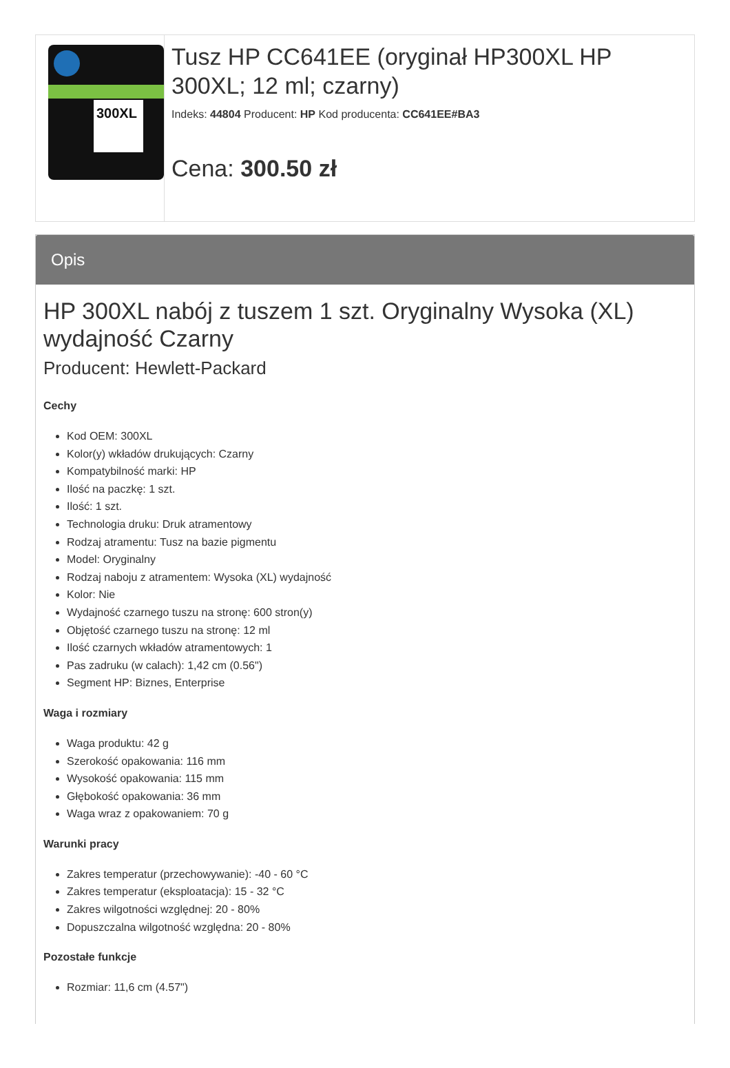300XL
Tusz HP CC641EE (oryginał HP300XL HP 300XL; 12 ml; czarny)
Indeks: 44804 Producent: HP Kod producenta: CC641EE#BA3
Cena: 300.50 zł
Opis
HP 300XL nabój z tuszem 1 szt. Oryginalny Wysoka (XL) wydajność Czarny
Producent: Hewlett-Packard
Cechy
Kod OEM: 300XL
Kolor(y) wkładów drukujących: Czarny
Kompatybilność marki: HP
Ilość na paczkę: 1 szt.
Ilość: 1 szt.
Technologia druku: Druk atramentowy
Rodzaj atramentu: Tusz na bazie pigmentu
Model: Oryginalny
Rodzaj naboju z atramentem: Wysoka (XL) wydajność
Kolor: Nie
Wydajność czarnego tuszu na stronę: 600 stron(y)
Objętość czarnego tuszu na stronę: 12 ml
Ilość czarnych wkładów atramentowych: 1
Pas zadruku (w calach): 1,42 cm (0.56")
Segment HP: Biznes, Enterprise
Waga i rozmiary
Waga produktu: 42 g
Szerokość opakowania: 116 mm
Wysokość opakowania: 115 mm
Głębokość opakowania: 36 mm
Waga wraz z opakowaniem: 70 g
Warunki pracy
Zakres temperatur (przechowywanie): -40 - 60 °C
Zakres temperatur (eksploatacja): 15 - 32 °C
Zakres wilgotności względnej: 20 - 80%
Dopuszczalna wilgotność względna: 20 - 80%
Pozostałe funkcje
Rozmiar: 11,6 cm (4.57")